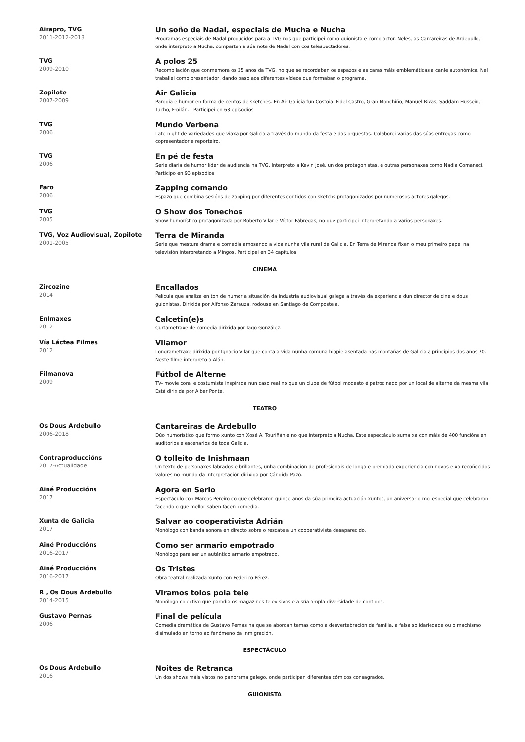Airapro, TVG
2011-2012-2013
Un soño de Nadal, especiais de Mucha e Nucha
Programas especiais de Nadal producidos para a TVG nos que participei como guionista e como actor. Neles, as Cantareiras de Ardebullo, onde interpreto a Nucha, comparten a súa note de Nadal con cos telespectadores.
TVG
2009-2010
A polos 25
Recompilación que conmemora os 25 anos da TVG, no que se recordaban os espazos e as caras máis emblemáticas a canle autonómica. Nel traballei como presentador, dando paso aos diferentes vídeos que formaban o programa.
Zopilote
2007-2009
Air Galicia
Parodia e humor en forma de centos de sketches. En Air Galicia fun Costoia, Fidel Castro, Gran Monchiño, Manuel Rivas, Saddam Hussein, Tucho, Froilán... Participei en 63 episodios
TVG
2006
Mundo Verbena
Late-night de variedades que viaxa por Galicia a través do mundo da festa e das orquestas. Colaborei varias das súas entregas como copresentador e reporteiro.
TVG
2006
En pé de festa
Serie diaria de humor líder de audiencia na TVG. Interpreto a Kevin José, un dos protagonistas, e outras personaxes como Nadia Comaneci. Participo en 93 episodios
Faro
2006
Zapping comando
Espazo que combina sesións de zapping por diferentes contidos con sketchs protagonizados por numerosos actores galegos.
TVG
2005
O Show dos Tonechos
Show humorístico protagonizada por Roberto Vilar e Víctor Fábregas, no que participei interpretando a varios personaxes.
TVG, Voz Audiovisual, Zopilote
2001-2005
Terra de Miranda
Serie que mestura drama e comedia amosando a vida nunha vila rural de Galicia. En Terra de Miranda fixen o meu primeiro papel na televisión interpretando a Mingos. Participei en 34 capítulos.
CINEMA
Zircozine
2014
Encallados
Película que analiza en ton de humor a situación da industria audiovisual galega a través da experiencia dun director de cine e dous guionistas. Dirixida por Alfonso Zarauza, rodouse en Santiago de Compostela.
EnImaxes
2012
Calcetin(e)s
Curtametraxe de comedia dirixida por Iago González.
Vía Láctea Filmes
2012
Vilamor
Longrametraxe dirixida por Ignacio Vilar que conta a vida nunha comuna hippie asentada nas montañas de Galicia a principios dos anos 70. Neste filme interpreto a Alán.
Filmanova
2009
Fútbol de Alterne
TV- movie coral e costumista inspirada nun caso real no que un clube de fútbol modesto é patrocinado por un local de alterne da mesma vila. Está dirixida por Alber Ponte.
TEATRO
Os Dous Ardebullo
2006-2018
Cantareiras de Ardebullo
Dúo humorístico que formo xunto con Xosé A. Touriñán e no que interpreto a Nucha. Este espectáculo suma xa con máis de 400 funcións en auditorios e escenarios de toda Galicia.
Contraproduccións
2017-Actualidade
O tolleito de Inishmaan
Un texto de personaxes labrados e brillantes, unha combinación de profesionais de longa e premiada experiencia con novos e xa recoñecidos valores no mundo da interpretación dirixida por Cándido Pazó.
Ainé Produccións
2017
Agora en Serio
Espectáculo con Marcos Pereiro co que celebraron quince anos da súa primeira actuación xuntos, un aniversario moi especial que celebraron facendo o que mellor saben facer: comedia.
Xunta de Galicia
2017
Salvar ao cooperativista Adrián
Monólogo con banda sonora en directo sobre o rescate a un cooperativista desaparecido.
Ainé Produccións
2016-2017
Como ser armario empotrado
Monólogo para ser un auténtico armario empotrado.
Ainé Produccións
2016-2017
Os Tristes
Obra teatral realizada xunto con Federico Pérez.
R , Os Dous Ardebullo
2014-2015
Viramos tolos pola tele
Monólogo colectivo que parodia os magazines televisivos e a súa ampla diversidade de contidos.
Gustavo Pernas
2006
Final de película
Comedia dramática de Gustavo Pernas na que se abordan temas como a desvertebración da familia, a falsa solidariedade ou o machismo disimulado en torno ao fenómeno da inmigración.
ESPECTÁCULO
Os Dous Ardebullo
2016
Noites de Retranca
Un dos shows máis vistos no panorama galego, onde participan diferentes cómicos consagrados.
GUIONISTA